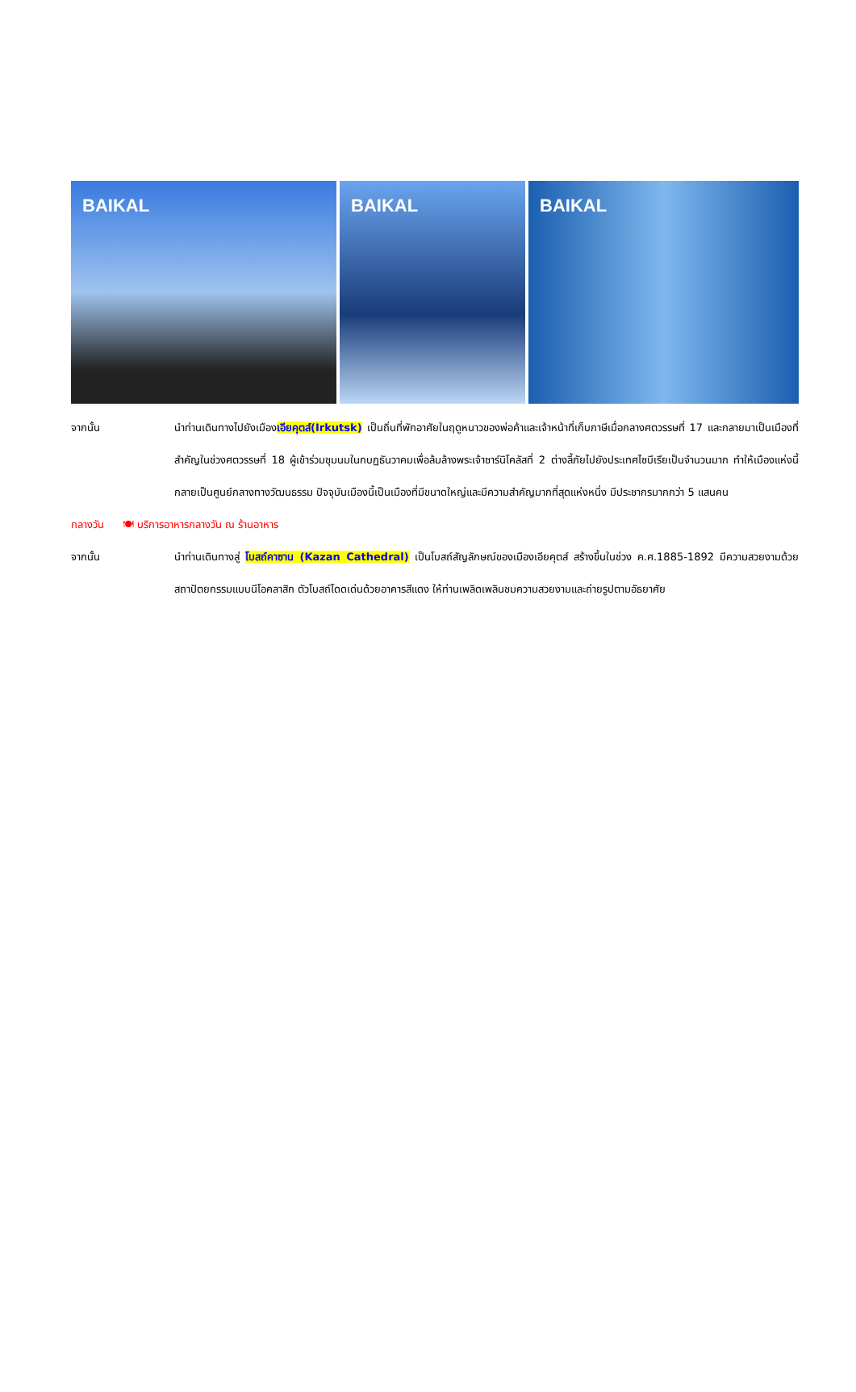BAIKAL
BAIKAL
BAIKAL
จากนั้น นำท่านเดินทางไปยังเมืองเอียคุตส์(Irkutsk) เป็นถิ่นที่พักอาศัยในฤดูหนาวของพ่อค้าและเจ้าหน้าที่เก็บภาษีเมื่อกลางศตวรรษที่ 17 และกลายมาเป็นเมืองที่สำคัญในช่วงศตวรรษที่ 18 ผู้เข้าร่วมชุมนมในกบฏธันวาคมเพื่อล้มล้างพระเจ้าซาร์นิโคลัสที่ 2 ต่างลี้ภัยไปยังประเทศไซบีเรียเป็นจำนวนมาก ทำให้เมืองแห่งนี้กลายเป็นศูนย์กลางทางวัฒนธรรม ปัจจุบันเมืองนี้เป็นเมืองที่มีขนาดใหญ่และมีความสำคัญมากที่สุดแห่งหนึ่ง มีประชากรมากกว่า 5 แสนคน
กลางวัน 🍽 บริการอาหารกลางวัน ณ ร้านอาหาร
จากนั้น นำท่านเดินทางสู่ โบสถ์คาซาน (Kazan Cathedral) เป็นโบสถ์สัญลักษณ์ของเมืองเอียคุตส์ สร้างขึ้นในช่วง ค.ศ.1885-1892 มีความสวยงามด้วยสถาปัตยกรรมแบบนีโอคลาสิก ตัวโบสถ์โดดเด่นด้วยอาคารสีแดง ให้ท่านเพลิดเพลินชมความสวยงามและถ่ายรูปตามอัธยาศัย